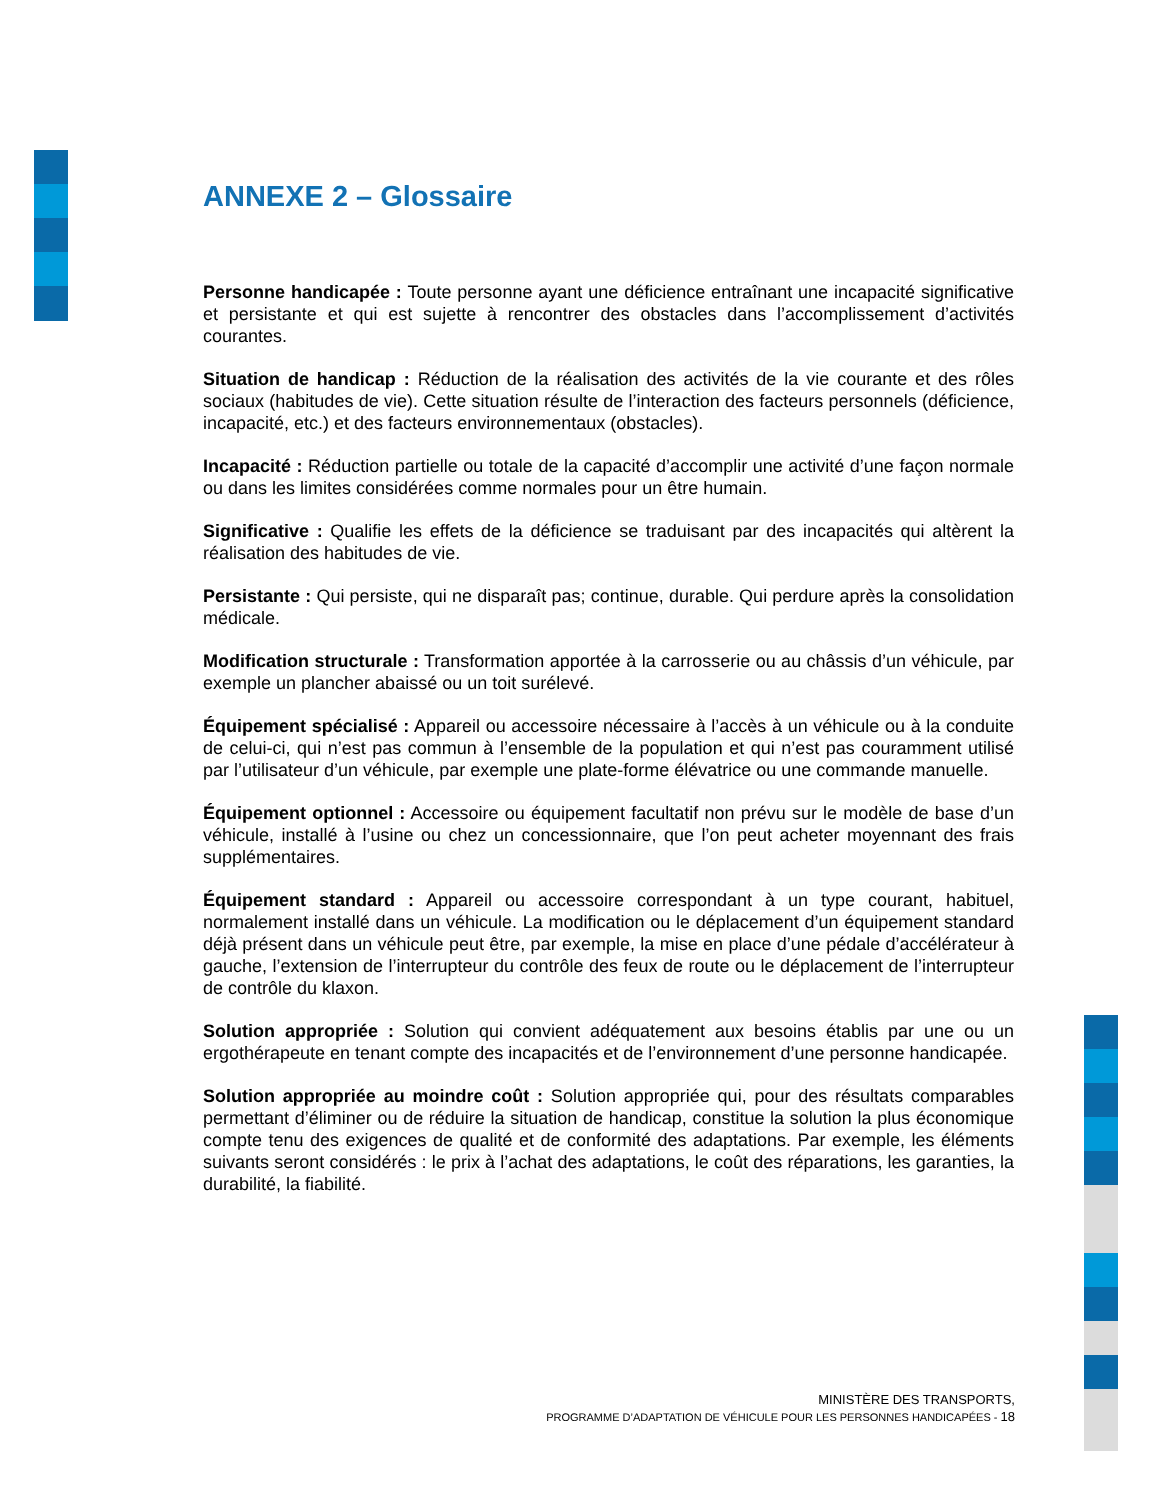ANNEXE 2 – Glossaire
Personne handicapée : Toute personne ayant une déficience entraînant une incapacité significative et persistante et qui est sujette à rencontrer des obstacles dans l’accomplissement d’activités courantes.
Situation de handicap : Réduction de la réalisation des activités de la vie courante et des rôles sociaux (habitudes de vie). Cette situation résulte de l’interaction des facteurs personnels (déficience, incapacité, etc.) et des facteurs environnementaux (obstacles).
Incapacité : Réduction partielle ou totale de la capacité d’accomplir une activité d’une façon normale ou dans les limites considérées comme normales pour un être humain.
Significative : Qualifie les effets de la déficience se traduisant par des incapacités qui altèrent la réalisation des habitudes de vie.
Persistante : Qui persiste, qui ne disparaît pas; continue, durable. Qui perdure après la consolidation médicale.
Modification structurale : Transformation apportée à la carrosserie ou au châssis d’un véhicule, par exemple un plancher abaissé ou un toit surélevé.
Équipement spécialisé : Appareil ou accessoire nécessaire à l’accès à un véhicule ou à la conduite de celui-ci, qui n’est pas commun à l’ensemble de la population et qui n’est pas couramment utilisé par l’utilisateur d’un véhicule, par exemple une plate-forme élévatrice ou une commande manuelle.
Équipement optionnel : Accessoire ou équipement facultatif non prévu sur le modèle de base d’un véhicule, installé à l’usine ou chez un concessionnaire, que l’on peut acheter moyennant des frais supplémentaires.
Équipement standard : Appareil ou accessoire correspondant à un type courant, habituel, normalement installé dans un véhicule. La modification ou le déplacement d’un équipement standard déjà présent dans un véhicule peut être, par exemple, la mise en place d’une pédale d’accélérateur à gauche, l’extension de l’interrupteur du contrôle des feux de route ou le déplacement de l’interrupteur de contrôle du klaxon.
Solution appropriée : Solution qui convient adéquatement aux besoins établis par une ou un ergothérapeute en tenant compte des incapacités et de l’environnement d’une personne handicapée.
Solution appropriée au moindre coût : Solution appropriée qui, pour des résultats comparables permettant d’éliminer ou de réduire la situation de handicap, constitue la solution la plus économique compte tenu des exigences de qualité et de conformité des adaptations. Par exemple, les éléments suivants seront considérés : le prix à l’achat des adaptations, le coût des réparations, les garanties, la durabilité, la fiabilité.
MINISTÈRE DES TRANSPORTS,
PROGRAMME D’ADAPTATION DE VÉHICULE POUR LES PERSONNES HANDICAPÉES - 18